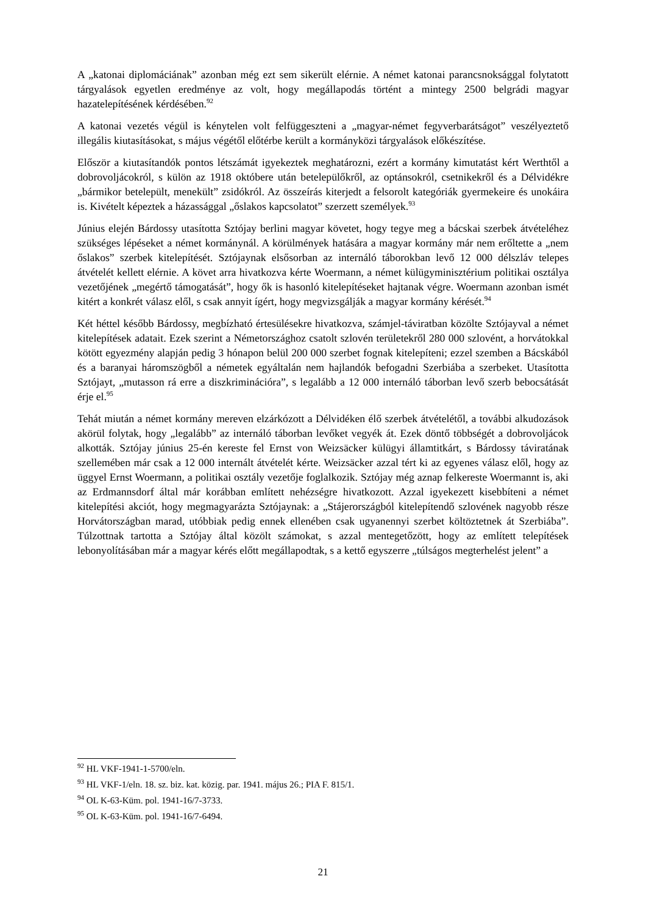A „katonai diplomáciának” azonban még ezt sem sikerült elérnie. A német katonai parancsnok­sággal folytatott tárgyalások egyetlen eredménye az volt, hogy megállapodás történt a mintegy 2500 belgrádi magyar hazatelepítésének kérdésében.<sup>92</sup>
A katonai vezetés végül is kénytelen volt felfüggeszteni a „magyar-német fegyverbarátságot” veszélyeztető illegális kiutasításokat, s május végétől előtérbe került a kormányközi tárgya­lások előkészítése.
Először a kiutasítandók pontos létszámát igyekeztek meghatározni, ezért a kormány kimutatást kért Werthtől a dobrovoljácokról, s külön az 1918 októbere után betelepülőkről, az optánsok­ról, csetnikekről és a Délvidékre „bármikor betelepült, menekült” zsidókról. Az összeírás kiterjedt a felsorolt kategóriák gyermekeire és unokáira is. Kivételt képeztek a házassággal „őslakos kapcsolatot” szerzett személyek.<sup>93</sup>
Június elején Bárdossy utasította Sztójay berlini magyar követet, hogy tegye meg a bácskai szerbek átvételéhez szükséges lépéseket a német kormánynál. A körülmények hatására a magyar kormány már nem erőltette a „nem őslakos” szerbek kitelepítését. Sztójaynak elsősor­ban az internáló táborokban levő 12 000 délszláv telepes átvételét kellett elérnie. A követ arra hivatkozva kérte Woermann, a német külügyminisztérium politikai osztálya vezetőjének „megértő támogatását”, hogy ők is hasonló kitelepítéseket hajtanak végre. Woermann azonban ismét kitért a konkrét válasz elől, s csak annyit ígért, hogy megvizsgálják a magyar kormány kérését.<sup>94</sup>
Két héttel később Bárdossy, megbízható értesülésekre hivatkozva, számjel-táviratban közölte Sztójayval a német kitelepítések adatait. Ezek szerint a Németországhoz csatolt szlovén területekről 280 000 szlovént, a horvátokkal kötött egyezmény alapján pedig 3 hónapon belül 200 000 szerbet fognak kitelepíteni; ezzel szemben a Bácskából és a baranyai háromszögből a németek egyáltalán nem hajlandók befogadni Szerbiába a szerbeket. Utasította Sztójayt, „mutasson rá erre a diszkriminációra”, s legalább a 12 000 internáló táborban levő szerb bebocsátását érje el.<sup>95</sup>
Tehát miután a német kormány mereven elzárkózott a Délvidéken élő szerbek átvételétől, a további alkudozások akörül folytak, hogy „legalább” az internáló táborban levőket vegyék át. Ezek döntő többségét a dobrovoljácok alkották. Sztójay június 25-én kereste fel Ernst von Weizsäcker külügyi államtitkárt, s Bárdossy táviratának szellemében már csak a 12 000 internált átvételét kérte. Weizsäcker azzal tért ki az egyenes válasz elől, hogy az üggyel Ernst Woermann, a politikai osztály vezetője foglalkozik. Sztójay még aznap felkereste Woermannt is, aki az Erdmannsdorf által már korábban említett nehézségre hivatkozott. Azzal igyekezett kisebbíteni a német kitelepítési akciót, hogy megmagyarázta Sztójaynak: a „Stájerországból kitelepítendő szlovének nagyobb része Horvátországban marad, utóbbiak pedig ennek ellenében csak ugyanennyi szerbet költöztetnek át Szerbiába”. Túlzottnak tartotta a Sztójay által közölt számokat, s azzal mentegetőzött, hogy az említett telepítések lebonyolításában már a magyar kérés előtt megállapodtak, s a kettő egyszerre „túlságos megterhelést jelent” a
<sup>92</sup> HL VKF-1941-1-5700/eln.
<sup>93</sup> HL VKF-1/eln. 18. sz. biz. kat. közig. par. 1941. május 26.; PIA F. 815/1.
<sup>94</sup> OL K-63-Küm. pol. 1941-16/7-3733.
<sup>95</sup> OL K-63-Küm. pol. 1941-16/7-6494.
21